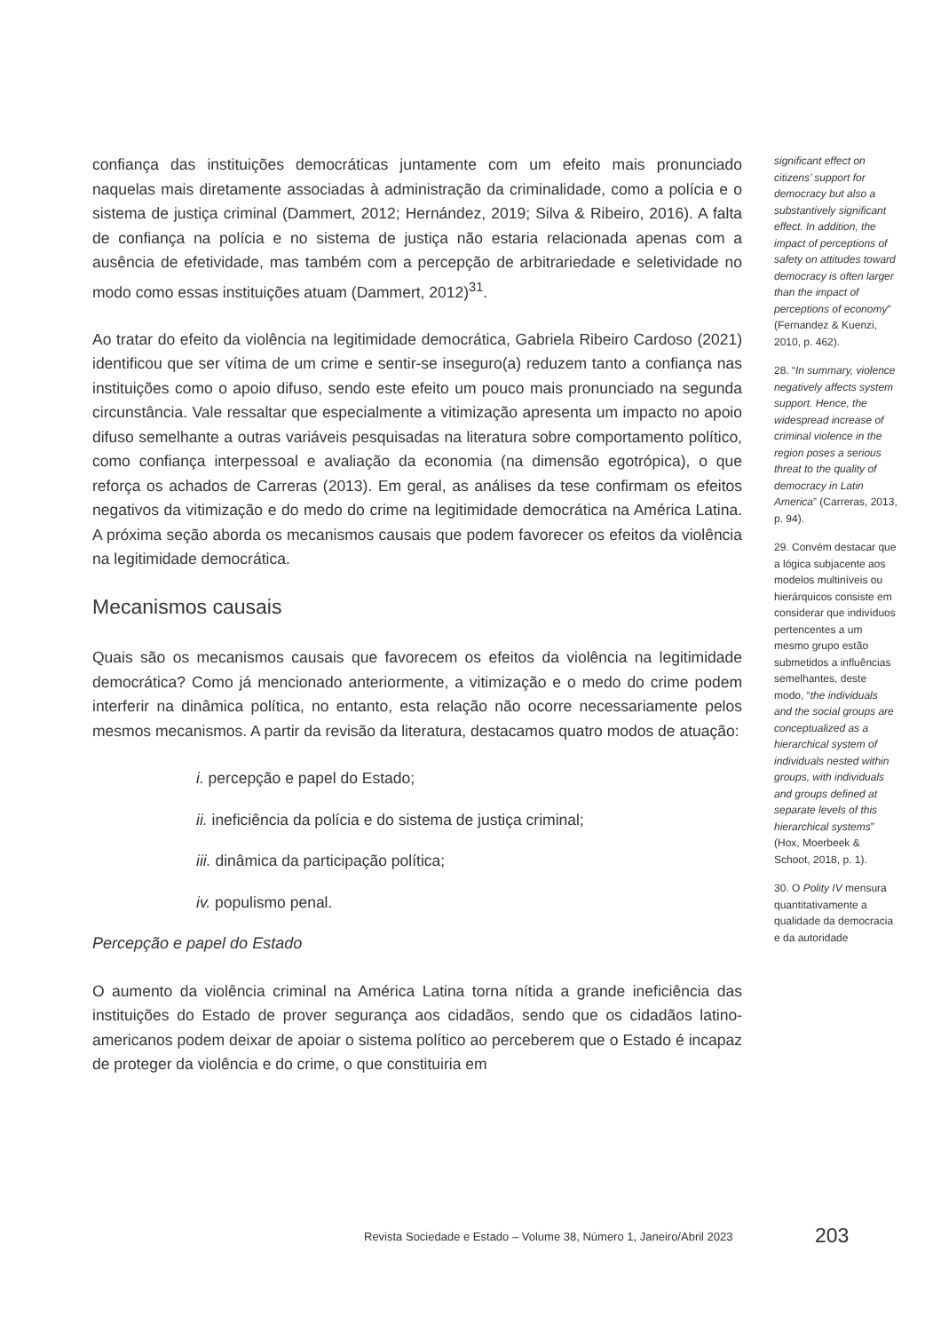confiança das instituições democráticas juntamente com um efeito mais pronunciado naquelas mais diretamente associadas à administração da criminalidade, como a polícia e o sistema de justiça criminal (Dammert, 2012; Hernández, 2019; Silva & Ribeiro, 2016). A falta de confiança na polícia e no sistema de justiça não estaria relacionada apenas com a ausência de efetividade, mas também com a percepção de arbitrariedade e seletividade no modo como essas instituições atuam (Dammert, 2012)<sup>31</sup>.
Ao tratar do efeito da violência na legitimidade democrática, Gabriela Ribeiro Cardoso (2021) identificou que ser vítima de um crime e sentir-se inseguro(a) reduzem tanto a confiança nas instituições como o apoio difuso, sendo este efeito um pouco mais pronunciado na segunda circunstância. Vale ressaltar que especialmente a vitimização apresenta um impacto no apoio difuso semelhante a outras variáveis pesquisadas na literatura sobre comportamento político, como confiança interpessoal e avaliação da economia (na dimensão egotrópica), o que reforça os achados de Carreras (2013). Em geral, as análises da tese confirmam os efeitos negativos da vitimização e do medo do crime na legitimidade democrática na América Latina. A próxima seção aborda os mecanismos causais que podem favorecer os efeitos da violência na legitimidade democrática.
Mecanismos causais
Quais são os mecanismos causais que favorecem os efeitos da violência na legitimidade democrática? Como já mencionado anteriormente, a vitimização e o medo do crime podem interferir na dinâmica política, no entanto, esta relação não ocorre necessariamente pelos mesmos mecanismos. A partir da revisão da literatura, destacamos quatro modos de atuação:
i. percepção e papel do Estado;
ii. ineficiência da polícia e do sistema de justiça criminal;
iii. dinâmica da participação política;
iv. populismo penal.
Percepção e papel do Estado
O aumento da violência criminal na América Latina torna nítida a grande ineficiência das instituições do Estado de prover segurança aos cidadãos, sendo que os cidadãos latino-americanos podem deixar de apoiar o sistema político ao perceberem que o Estado é incapaz de proteger da violência e do crime, o que constituiria em
significant effect on citizens’ support for democracy but also a substantively significant effect. In addition, the impact of perceptions of safety on attitudes toward democracy is often larger than the impact of perceptions of economy” (Fernandez & Kuenzi, 2010, p. 462).
28. “In summary, violence negatively affects system support. Hence, the widespread increase of criminal violence in the region poses a serious threat to the quality of democracy in Latin America” (Carreras, 2013, p. 94).
29. Convém destacar que a lógica subjacente aos modelos multiníveis ou hierárquicos consiste em considerar que indivíduos pertencentes a um mesmo grupo estão submetidos a influências semelhantes, deste modo, “the individuals and the social groups are conceptualized as a hierarchical system of individuals nested within groups, with individuals and groups defined at separate levels of this hierarchical systems” (Hox, Moerbeek & Schoot, 2018, p. 1).
30. O Polity IV mensura quantitativamente a qualidade da democracia e da autoridade
Revista Sociedade e Estado – Volume 38, Número 1, Janeiro/Abril 2023
203